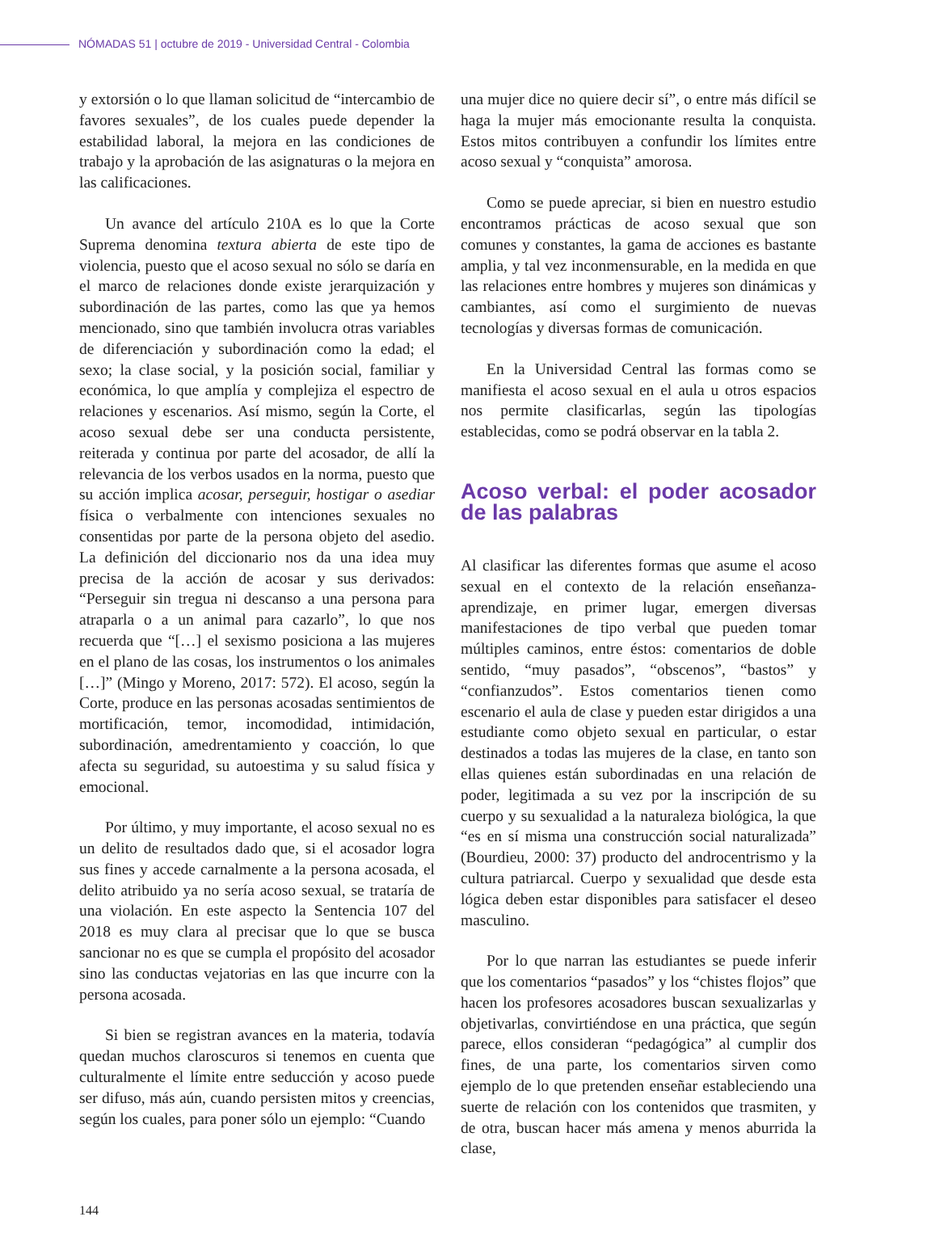NÓMADAS 51 | octubre de 2019 - Universidad Central - Colombia
y extorsión o lo que llaman solicitud de “intercambio de favores sexuales”, de los cuales puede depender la estabilidad laboral, la mejora en las condiciones de trabajo y la aprobación de las asignaturas o la mejora en las calificaciones.
Un avance del artículo 210A es lo que la Corte Suprema denomina textura abierta de este tipo de violencia, puesto que el acoso sexual no sólo se daría en el marco de relaciones donde existe jerarquización y subordinación de las partes, como las que ya hemos mencionado, sino que también involucra otras variables de diferenciación y subordinación como la edad; el sexo; la clase social, y la posición social, familiar y económica, lo que amplía y complejiza el espectro de relaciones y escenarios. Así mismo, según la Corte, el acoso sexual debe ser una conducta persistente, reiterada y continua por parte del acosador, de allí la relevancia de los verbos usados en la norma, puesto que su acción implica acosar, perseguir, hostigar o asediar física o verbalmente con intenciones sexuales no consentidas por parte de la persona objeto del asedio. La definición del diccionario nos da una idea muy precisa de la acción de acosar y sus derivados: “Perseguir sin tregua ni descanso a una persona para atraparla o a un animal para cazarlo”, lo que nos recuerda que “[…] el sexismo posiciona a las mujeres en el plano de las cosas, los instrumentos o los animales […]” (Mingo y Moreno, 2017: 572). El acoso, según la Corte, produce en las personas acosadas sentimientos de mortificación, temor, incomodidad, intimidación, subordinación, amedrentamiento y coacción, lo que afecta su seguridad, su autoestima y su salud física y emocional.
Por último, y muy importante, el acoso sexual no es un delito de resultados dado que, si el acosador logra sus fines y accede carnalmente a la persona acosada, el delito atribuido ya no sería acoso sexual, se trataría de una violación. En este aspecto la Sentencia 107 del 2018 es muy clara al precisar que lo que se busca sancionar no es que se cumpla el propósito del acosador sino las conductas vejatorias en las que incurre con la persona acosada.
Si bien se registran avances en la materia, todavía quedan muchos claroscuros si tenemos en cuenta que culturalmente el límite entre seducción y acoso puede ser difuso, más aún, cuando persisten mitos y creencias, según los cuales, para poner sólo un ejemplo: “Cuando
una mujer dice no quiere decir sí”, o entre más difícil se haga la mujer más emocionante resulta la conquista. Estos mitos contribuyen a confundir los límites entre acoso sexual y “conquista” amorosa.
Como se puede apreciar, si bien en nuestro estudio encontramos prácticas de acoso sexual que son comunes y constantes, la gama de acciones es bastante amplia, y tal vez inconmensurable, en la medida en que las relaciones entre hombres y mujeres son dinámicas y cambiantes, así como el surgimiento de nuevas tecnologías y diversas formas de comunicación.
En la Universidad Central las formas como se manifiesta el acoso sexual en el aula u otros espacios nos permite clasificarlas, según las tipologías establecidas, como se podrá observar en la tabla 2.
Acoso verbal: el poder acosador de las palabras
Al clasificar las diferentes formas que asume el acoso sexual en el contexto de la relación enseñanza-aprendizaje, en primer lugar, emergen diversas manifestaciones de tipo verbal que pueden tomar múltiples caminos, entre éstos: comentarios de doble sentido, “muy pasados”, “obscenos”, “bastos” y “confianzudos”. Estos comentarios tienen como escenario el aula de clase y pueden estar dirigidos a una estudiante como objeto sexual en particular, o estar destinados a todas las mujeres de la clase, en tanto son ellas quienes están subordinadas en una relación de poder, legitimada a su vez por la inscripción de su cuerpo y su sexualidad a la naturaleza biológica, la que “es en sí misma una construcción social naturalizada” (Bourdieu, 2000: 37) producto del androcentrismo y la cultura patriarcal. Cuerpo y sexualidad que desde esta lógica deben estar disponibles para satisfacer el deseo masculino.
Por lo que narran las estudiantes se puede inferir que los comentarios “pasados” y los “chistes flojos” que hacen los profesores acosadores buscan sexualizarlas y objetivarlas, convirtiéndose en una práctica, que según parece, ellos consideran “pedagógica” al cumplir dos fines, de una parte, los comentarios sirven como ejemplo de lo que pretenden enseñar estableciendo una suerte de relación con los contenidos que trasmiten, y de otra, buscan hacer más amena y menos aburrida la clase,
144